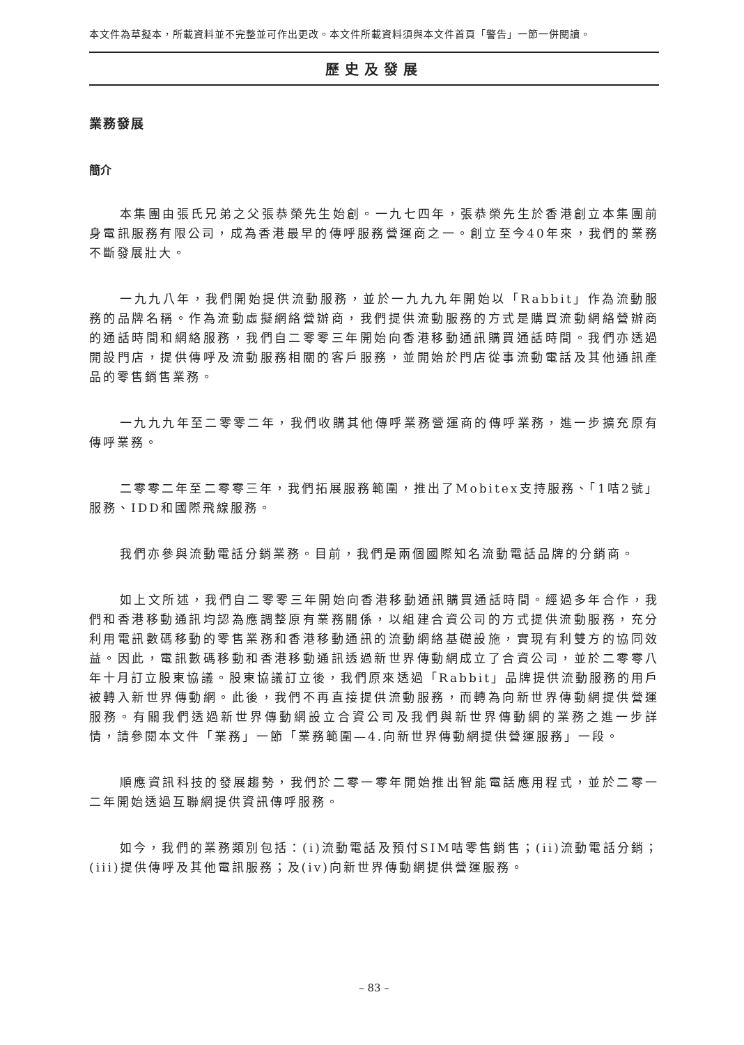本文件為草擬本，所載資料並不完整並可作出更改。本文件所載資料須與本文件首頁「警告」一節一併閱讀。
歷史及發展
業務發展
簡介
本集團由張氏兄弟之父張恭榮先生始創。一九七四年，張恭榮先生於香港創立本集團前身電訊服務有限公司，成為香港最早的傳呼服務營運商之一。創立至今40年來，我們的業務不斷發展壯大。
一九九八年，我們開始提供流動服務，並於一九九九年開始以「Rabbit」作為流動服務的品牌名稱。作為流動虛擬網絡營辦商，我們提供流動服務的方式是購買流動網絡營辦商的通話時間和網絡服務，我們自二零零三年開始向香港移動通訊購買通話時間。我們亦透過開設門店，提供傳呼及流動服務相關的客戶服務，並開始於門店從事流動電話及其他通訊產品的零售銷售業務。
一九九九年至二零零二年，我們收購其他傳呼業務營運商的傳呼業務，進一步擴充原有傳呼業務。
二零零二年至二零零三年，我們拓展服務範圍，推出了Mobitex支持服務、「1咭2號」服務、IDD和國際飛線服務。
我們亦參與流動電話分銷業務。目前，我們是兩個國際知名流動電話品牌的分銷商。
如上文所述，我們自二零零三年開始向香港移動通訊購買通話時間。經過多年合作，我們和香港移動通訊均認為應調整原有業務關係，以組建合資公司的方式提供流動服務，充分利用電訊數碼移動的零售業務和香港移動通訊的流動網絡基礎設施，實現有利雙方的協同效益。因此，電訊數碼移動和香港移動通訊透過新世界傳動網成立了合資公司，並於二零零八年十月訂立股東協議。股東協議訂立後，我們原來透過「Rabbit」品牌提供流動服務的用戶被轉入新世界傳動網。此後，我們不再直接提供流動服務，而轉為向新世界傳動網提供營運服務。有關我們透過新世界傳動網設立合資公司及我們與新世界傳動網的業務之進一步詳情，請參閱本文件「業務」一節「業務範圍—4.向新世界傳動網提供營運服務」一段。
順應資訊科技的發展趨勢，我們於二零一零年開始推出智能電話應用程式，並於二零一二年開始透過互聯網提供資訊傳呼服務。
如今，我們的業務類別包括：(i)流動電話及預付SIM咭零售銷售；(ii)流動電話分銷；(iii)提供傳呼及其他電訊服務；及(iv)向新世界傳動網提供營運服務。
– 83 –